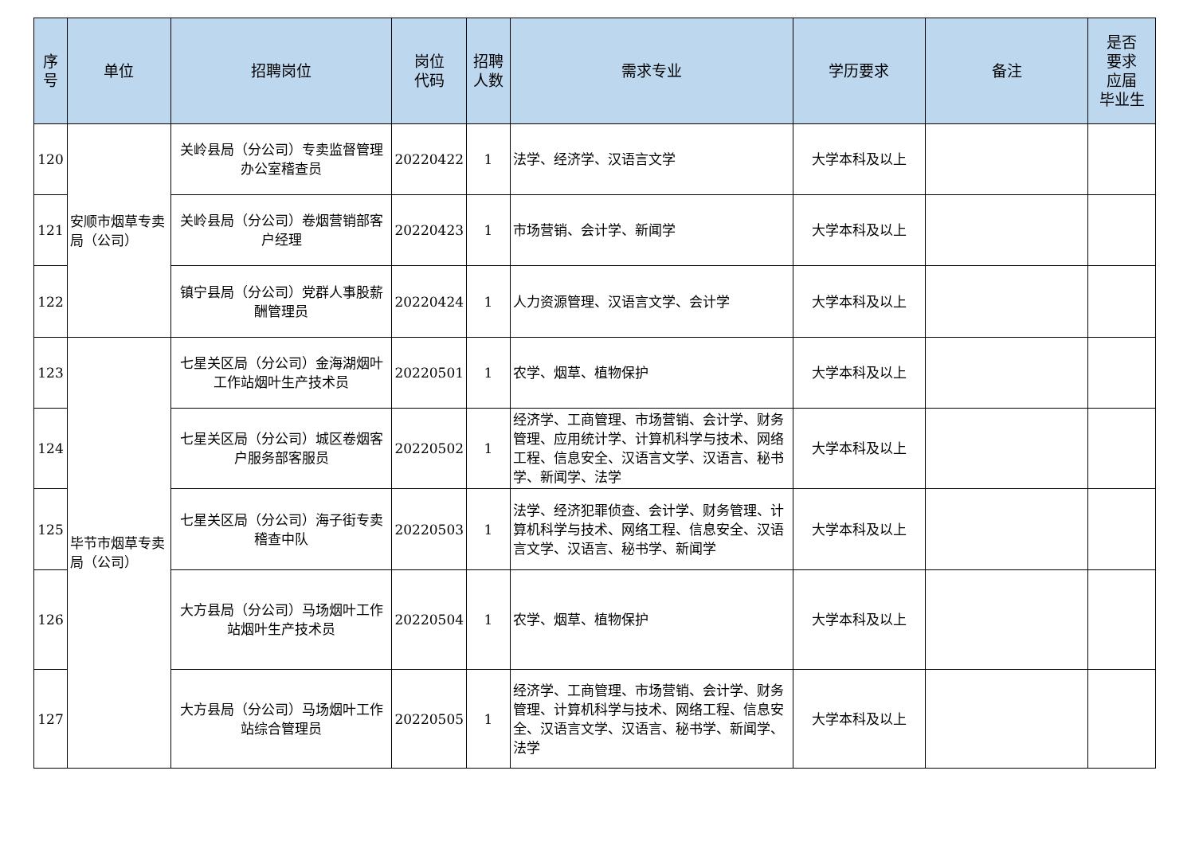| 序 号 | 单位 | 招聘岗位 | 岗位 代码 | 招聘 人数 | 需求专业 | 学历要求 | 备注 | 是否 要求 应届 毕业生 |
| --- | --- | --- | --- | --- | --- | --- | --- | --- |
| 120 | 安顺市烟草专卖局（公司） | 关岭县局（分公司）专卖监督管理办公室稽查员 | 20220422 | 1 | 法学、经济学、汉语言文学 | 大学本科及以上 | | |
| 121 | | 关岭县局（分公司）卷烟营销部客户经理 | 20220423 | 1 | 市场营销、会计学、新闻学 | 大学本科及以上 | | |
| 122 | | 镇宁县局（分公司）党群人事股薪酬管理员 | 20220424 | 1 | 人力资源管理、汉语言文学、会计学 | 大学本科及以上 | | |
| 123 | 毕节市烟草专卖局（公司） | 七星关区局（分公司）金海湖烟叶工作站烟叶生产技术员 | 20220501 | 1 | 农学、烟草、植物保护 | 大学本科及以上 | | |
| 124 | | 七星关区局（分公司）城区卷烟客户服务部客服员 | 20220502 | 1 | 经济学、工商管理、市场营销、会计学、财务管理、应用统计学、计算机科学与技术、网络工程、信息安全、汉语言文学、汉语言、秘书学、新闻学、法学 | 大学本科及以上 | | |
| 125 | | 七星关区局（分公司）海子街专卖稽查中队 | 20220503 | 1 | 法学、经济犯罪侦查、会计学、财务管理、计算机科学与技术、网络工程、信息安全、汉语言文学、汉语言、秘书学、新闻学 | 大学本科及以上 | | |
| 126 | | 大方县局（分公司）马场烟叶工作站烟叶生产技术员 | 20220504 | 1 | 农学、烟草、植物保护 | 大学本科及以上 | | |
| 127 | | 大方县局（分公司）马场烟叶工作站综合管理员 | 20220505 | 1 | 经济学、工商管理、市场营销、会计学、财务管理、计算机科学与技术、网络工程、信息安全、汉语言文学、汉语言、秘书学、新闻学、法学 | 大学本科及以上 | | |